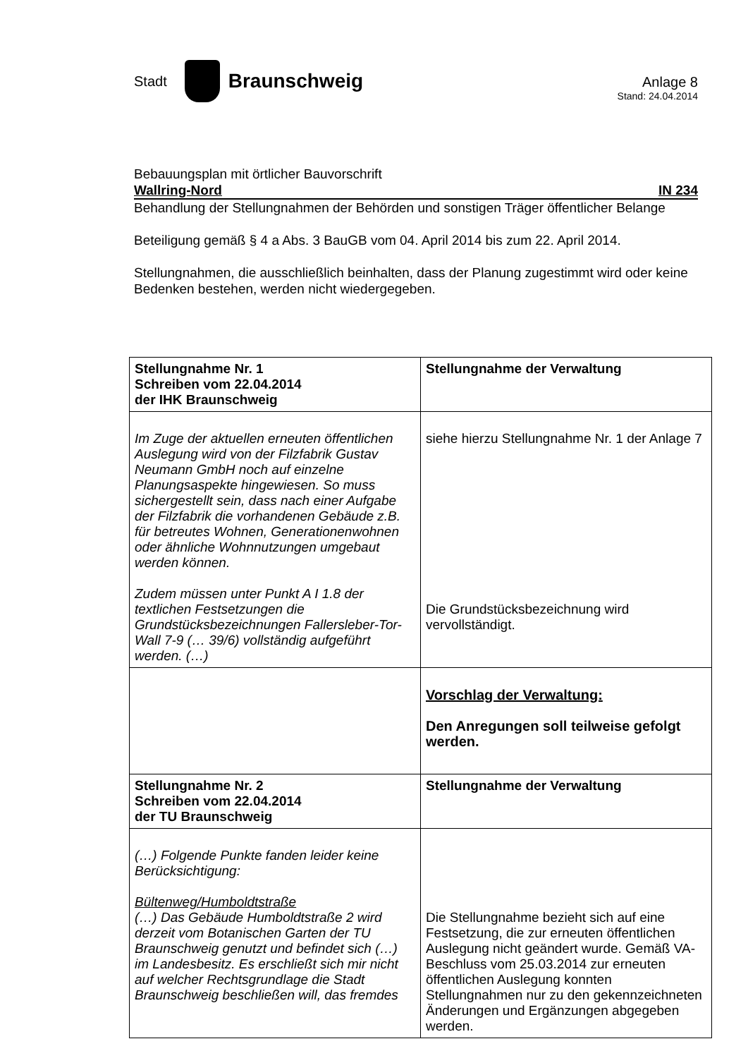Stadt
Braunschweig
Anlage 8
Stand: 24.04.2014
Bebauungsplan mit örtlicher Bauvorschrift
Wallring-Nord IN 234
Behandlung der Stellungnahmen der Behörden und sonstigen Träger öffentlicher Belange
Beteiligung gemäß § 4 a Abs. 3 BauGB vom 04. April 2014 bis zum 22. April 2014.
Stellungnahmen, die ausschließlich beinhalten, dass der Planung zugestimmt wird oder keine Bedenken bestehen, werden nicht wiedergegeben.
| Stellungnahme Nr. 1 Schreiben vom 22.04.2014 der IHK Braunschweig | Stellungnahme der Verwaltung |
| Im Zuge der aktuellen erneuten öffentlichen Auslegung wird von der Filzfabrik Gustav Neumann GmbH noch auf einzelne Planungsaspekte hingewiesen. So muss sichergestellt sein, dass nach einer Aufgabe der Filzfabrik die vorhandenen Gebäude z.B. für betreutes Wohnen, Generationenwohnen oder ähnliche Wohnnutzungen umgebaut werden können. Zudem müssen unter Punkt A I 1.8 der textlichen Festsetzungen die Grundstücksbezeichnungen Fallersleber-Tor-Wall 7-9 (… 39/6) vollständig aufgeführt werden. (…) | siehe hierzu Stellungnahme Nr. 1 der Anlage 7 Die Grundstücksbezeichnung wird vervollständigt. |
| | Vorschlag der Verwaltung: Den Anregungen soll teilweise gefolgt werden. |
| Stellungnahme Nr. 2 Schreiben vom 22.04.2014 der TU Braunschweig | Stellungnahme der Verwaltung |
| (…) Folgende Punkte fanden leider keine Berücksichtigung: Bültenweg/Humboldtstraße (…) Das Gebäude Humboldtstraße 2 wird derzeit vom Botanischen Garten der TU Braunschweig genutzt und befindet sich (…) im Landesbesitz. Es erschließt sich mir nicht auf welcher Rechtsgrundlage die Stadt Braunschweig beschließen will, das fremdes | Die Stellungnahme bezieht sich auf eine Festsetzung, die zur erneuten öffentlichen Auslegung nicht geändert wurde. Gemäß VA-Beschluss vom 25.03.2014 zur erneuten öffentlichen Auslegung konnten Stellungnahmen nur zu den gekennzeichneten Änderungen und Ergänzungen abgegeben werden. |